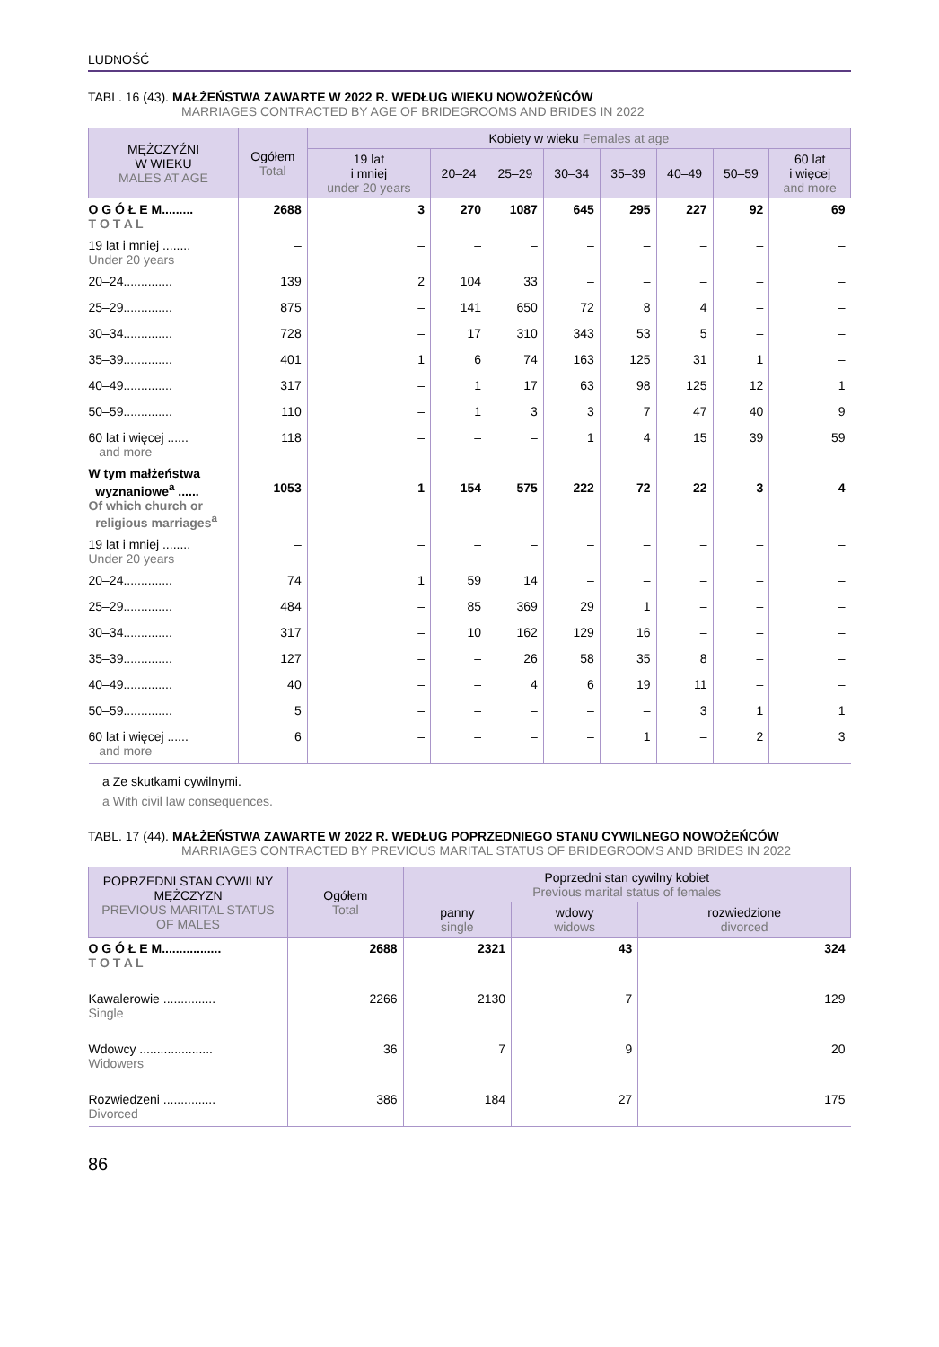LUDNOŚĆ
TABL. 16 (43). MAŁŻEŃSTWA ZAWARTE W 2022 R. WEDŁUG WIEKU NOWOŻEŃCÓW
MARRIAGES CONTRACTED BY AGE OF BRIDEGROOMS AND BRIDES IN 2022
| MĘŻCZYŹNI W WIEKU MALES AT AGE | Ogółem Total | Kobiety w wieku Females at age | | | | | | | |
| --- | --- | --- | --- | --- | --- | --- | --- | --- | --- |
| | | 19 lat i mniej under 20 years | 20–24 | 25–29 | 30–34 | 35–39 | 40–49 | 50–59 | 60 lat i więcej and more |
| O G Ó Ł E M......... T O T A L | 2688 | 3 | 270 | 1087 | 645 | 295 | 227 | 92 | 69 |
| 19 lat i mniej ........ Under 20 years | – | – | – | – | – | – | – | – | – |
| 20–24.............. | 139 | 2 | 104 | 33 | – | – | – | – | – |
| 25–29.............. | 875 | – | 141 | 650 | 72 | 8 | 4 | – | – |
| 30–34.............. | 728 | – | 17 | 310 | 343 | 53 | 5 | – | – |
| 35–39.............. | 401 | 1 | 6 | 74 | 163 | 125 | 31 | 1 | – |
| 40–49.............. | 317 | – | 1 | 17 | 63 | 98 | 125 | 12 | 1 |
| 50–59.............. | 110 | – | 1 | 3 | 3 | 7 | 47 | 40 | 9 |
| 60 lat i więcej ...... and more | 118 | – | – | – | 1 | 4 | 15 | 39 | 59 |
| W tym małżeństwa wyznaniowe<sup>a</sup> ...... Of which church or religious marriages<sup>a</sup> | 1053 | 1 | 154 | 575 | 222 | 72 | 22 | 3 | 4 |
| 19 lat i mniej ........ Under 20 years | – | – | – | – | – | – | – | – | – |
| 20–24.............. | 74 | 1 | 59 | 14 | – | – | – | – | – |
| 25–29.............. | 484 | – | 85 | 369 | 29 | 1 | – | – | – |
| 30–34.............. | 317 | – | 10 | 162 | 129 | 16 | – | – | – |
| 35–39.............. | 127 | – | – | 26 | 58 | 35 | 8 | – | – |
| 40–49.............. | 40 | – | – | 4 | 6 | 19 | 11 | – | – |
| 50–59.............. | 5 | – | – | – | – | – | 3 | 1 | 1 |
| 60 lat i więcej ...... and more | 6 | – | – | – | – | 1 | – | 2 | 3 |
a Ze skutkami cywilnymi.
a With civil law consequences.
TABL. 17 (44). MAŁŻEŃSTWA ZAWARTE W 2022 R. WEDŁUG POPRZEDNIEGO STANU CYWILNEGO NOWOŻEŃCÓW
MARRIAGES CONTRACTED BY PREVIOUS MARITAL STATUS OF BRIDEGROOMS AND BRIDES IN 2022
| POPRZEDNI STAN CYWILNY MĘŻCZYZN PREVIOUS MARITAL STATUS OF MALES | Ogółem Total | Poprzedni stan cywilny kobiet Previous marital status of females | | |
| --- | --- | --- | --- | --- |
| | | panny single | wdowy widows | rozwiedzione divorced |
| O G Ó Ł E M................. T O T A L | 2688 | 2321 | 43 | 324 |
| Kawalerowie ............... Single | 2266 | 2130 | 7 | 129 |
| Wdowcy ..................... Widowers | 36 | 7 | 9 | 20 |
| Rozwiedzeni ............... Divorced | 386 | 184 | 27 | 175 |
86